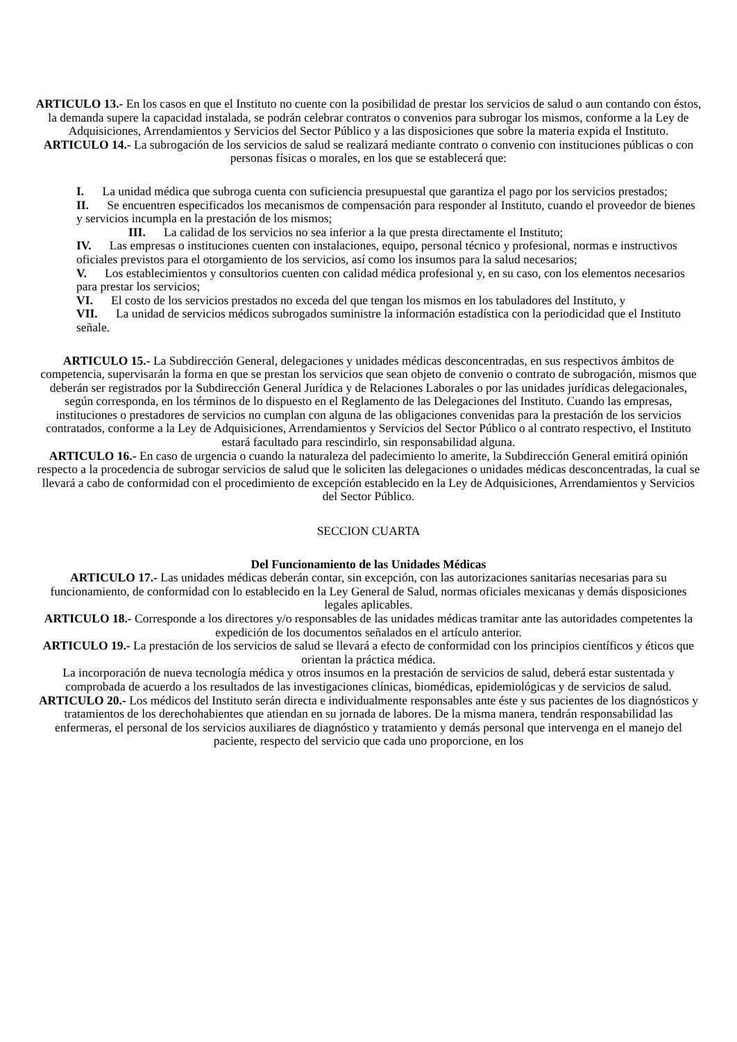ARTICULO 13.- En los casos en que el Instituto no cuente con la posibilidad de prestar los servicios de salud o aun contando con éstos, la demanda supere la capacidad instalada, se podrán celebrar contratos o convenios para subrogar los mismos, conforme a la Ley de Adquisiciones, Arrendamientos y Servicios del Sector Público y a las disposiciones que sobre la materia expida el Instituto.
ARTICULO 14.- La subrogación de los servicios de salud se realizará mediante contrato o convenio con instituciones públicas o con personas físicas o morales, en los que se establecerá que:
I. La unidad médica que subroga cuenta con suficiencia presupuestal que garantiza el pago por los servicios prestados;
II. Se encuentren especificados los mecanismos de compensación para responder al Instituto, cuando el proveedor de bienes y servicios incumpla en la prestación de los mismos;
III. La calidad de los servicios no sea inferior a la que presta directamente el Instituto;
IV. Las empresas o instituciones cuenten con instalaciones, equipo, personal técnico y profesional, normas e instructivos oficiales previstos para el otorgamiento de los servicios, así como los insumos para la salud necesarios;
V. Los establecimientos y consultorios cuenten con calidad médica profesional y, en su caso, con los elementos necesarios para prestar los servicios;
VI. El costo de los servicios prestados no exceda del que tengan los mismos en los tabuladores del Instituto, y
VII. La unidad de servicios médicos subrogados suministre la información estadística con la periodicidad que el Instituto señale.
ARTICULO 15.- La Subdirección General, delegaciones y unidades médicas desconcentradas, en sus respectivos ámbitos de competencia, supervisarán la forma en que se prestan los servicios que sean objeto de convenio o contrato de subrogación, mismos que deberán ser registrados por la Subdirección General Jurídica y de Relaciones Laborales o por las unidades jurídicas delegacionales, según corresponda, en los términos de lo dispuesto en el Reglamento de las Delegaciones del Instituto. Cuando las empresas, instituciones o prestadores de servicios no cumplan con alguna de las obligaciones convenidas para la prestación de los servicios contratados, conforme a la Ley de Adquisiciones, Arrendamientos y Servicios del Sector Público o al contrato respectivo, el Instituto estará facultado para rescindirlo, sin responsabilidad alguna.
ARTICULO 16.- En caso de urgencia o cuando la naturaleza del padecimiento lo amerite, la Subdirección General emitirá opinión respecto a la procedencia de subrogar servicios de salud que le soliciten las delegaciones o unidades médicas desconcentradas, la cual se llevará a cabo de conformidad con el procedimiento de excepción establecido en la Ley de Adquisiciones, Arrendamientos y Servicios del Sector Público.
SECCION CUARTA
Del Funcionamiento de las Unidades Médicas
ARTICULO 17.- Las unidades médicas deberán contar, sin excepción, con las autorizaciones sanitarias necesarias para su funcionamiento, de conformidad con lo establecido en la Ley General de Salud, normas oficiales mexicanas y demás disposiciones legales aplicables.
ARTICULO 18.- Corresponde a los directores y/o responsables de las unidades médicas tramitar ante las autoridades competentes la expedición de los documentos señalados en el artículo anterior.
ARTICULO 19.- La prestación de los servicios de salud se llevará a efecto de conformidad con los principios científicos y éticos que orientan la práctica médica.
La incorporación de nueva tecnología médica y otros insumos en la prestación de servicios de salud, deberá estar sustentada y comprobada de acuerdo a los resultados de las investigaciones clínicas, biomédicas, epidemiológicas y de servicios de salud.
ARTICULO 20.- Los médicos del Instituto serán directa e individualmente responsables ante éste y sus pacientes de los diagnósticos y tratamientos de los derechohabientes que atiendan en su jornada de labores. De la misma manera, tendrán responsabilidad las enfermeras, el personal de los servicios auxiliares de diagnóstico y tratamiento y demás personal que intervenga en el manejo del paciente, respecto del servicio que cada uno proporcione, en los